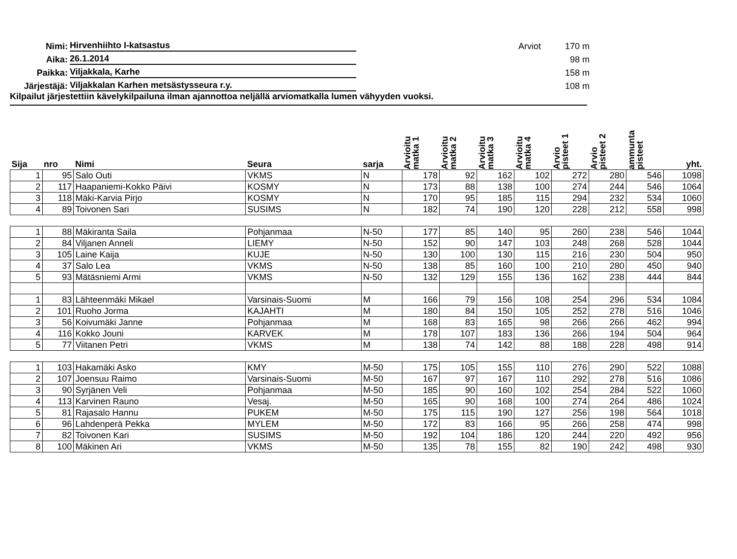Nimi: Hirvenhiihto I-katsastus Arviot 170 m
Aika: 26.1.2014 98 m
Paikka: Viljakkala, Karhe 158 m
Järjestäjä: Viljakkalan Karhen metsästysseura r.y. 108 m
Kilpailut järjestettiin kävelykilpailuna ilman ajannottoa neljällä arviomatkalla lumen vähyyden vuoksi.
| Sija | nro | Nimi | Seura | sarja | Arvioitu matka 1 | Arvioitu matka 2 | Arvioitu matka 3 | Arvioitu matka 4 | Arvio pisteet 1 | Arvio pisteet 2 | ammunta pisteet | yht. |
| --- | --- | --- | --- | --- | --- | --- | --- | --- | --- | --- | --- | --- |
| 1 | 95 | Salo Outi | VKMS | N | 178 | 92 | 162 | 102 | 272 | 280 | 546 | 1098 |
| 2 | 117 | Haapaniemi-Kokko Päivi | KOSMY | N | 173 | 88 | 138 | 100 | 274 | 244 | 546 | 1064 |
| 3 | 118 | Mäki-Karvia Pirjo | KOSMY | N | 170 | 95 | 185 | 115 | 294 | 232 | 534 | 1060 |
| 4 | 89 | Toivonen Sari | SUSIMS | N | 182 | 74 | 190 | 120 | 228 | 212 | 558 | 998 |
| 1 | 88 | Mäkiranta Saila | Pohjanmaa | N-50 | 177 | 85 | 140 | 95 | 260 | 238 | 546 | 1044 |
| 2 | 84 | Viljanen Anneli | LIEMY | N-50 | 152 | 90 | 147 | 103 | 248 | 268 | 528 | 1044 |
| 3 | 105 | Laine Kaija | KUJE | N-50 | 130 | 100 | 130 | 115 | 216 | 230 | 504 | 950 |
| 4 | 37 | Salo Lea | VKMS | N-50 | 138 | 85 | 160 | 100 | 210 | 280 | 450 | 940 |
| 5 | 93 | Mätäsniemi Armi | VKMS | N-50 | 132 | 129 | 155 | 136 | 162 | 238 | 444 | 844 |
| 1 | 83 | Lähteenmäki Mikael | Varsinais-Suomi | M | 166 | 79 | 156 | 108 | 254 | 296 | 534 | 1084 |
| 2 | 101 | Ruoho Jorma | KAJAHTI | M | 180 | 84 | 150 | 105 | 252 | 278 | 516 | 1046 |
| 3 | 56 | Koivumäki Janne | Pohjanmaa | M | 168 | 83 | 165 | 98 | 266 | 266 | 462 | 994 |
| 4 | 116 | Kokko Jouni | KARVEK | M | 178 | 107 | 183 | 136 | 266 | 194 | 504 | 964 |
| 5 | 77 | Viitanen Petri | VKMS | M | 138 | 74 | 142 | 88 | 188 | 228 | 498 | 914 |
| 1 | 103 | Hakamäki Asko | KMY | M-50 | 175 | 105 | 155 | 110 | 276 | 290 | 522 | 1088 |
| 2 | 107 | Joensuu Raimo | Varsinais-Suomi | M-50 | 167 | 97 | 167 | 110 | 292 | 278 | 516 | 1086 |
| 3 | 90 | Syrjänen Veli | Pohjanmaa | M-50 | 185 | 90 | 160 | 102 | 254 | 284 | 522 | 1060 |
| 4 | 113 | Karvinen Rauno | Vesaj. | M-50 | 165 | 90 | 168 | 100 | 274 | 264 | 486 | 1024 |
| 5 | 81 | Rajasalo Hannu | PUKEM | M-50 | 175 | 115 | 190 | 127 | 256 | 198 | 564 | 1018 |
| 6 | 96 | Lahdenperä Pekka | MYLEM | M-50 | 172 | 83 | 166 | 95 | 266 | 258 | 474 | 998 |
| 7 | 82 | Toivonen Kari | SUSIMS | M-50 | 192 | 104 | 186 | 120 | 244 | 220 | 492 | 956 |
| 8 | 100 | Mäkinen Ari | VKMS | M-50 | 135 | 78 | 155 | 82 | 190 | 242 | 498 | 930 |